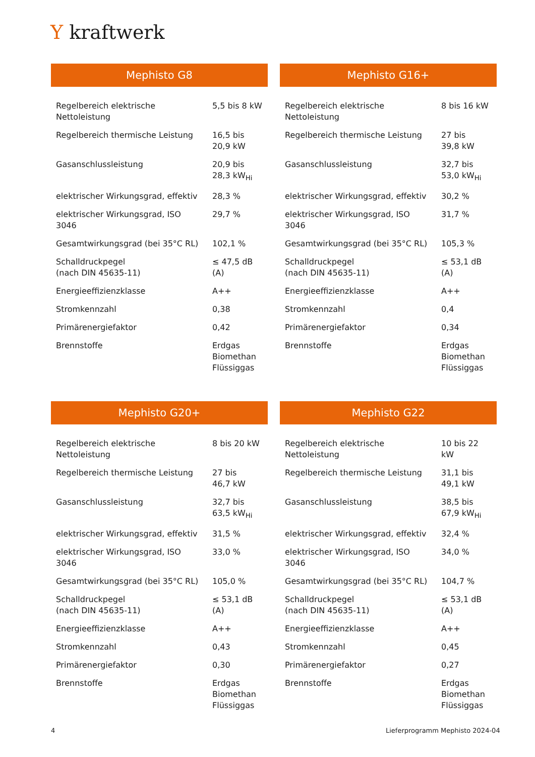Y kraftwerk
Mephisto G8
| Regelbereich elektrische Nettoleistung | 5,5 bis 8 kW |
| Regelbereich thermische Leistung | 16,5 bis 20,9 kW |
| Gasanschlussleistung | 20,9 bis 28,3 kW<sub>Hi</sub> |
| elektrischer Wirkungsgrad, effektiv | 28,3 % |
| elektrischer Wirkungsgrad, ISO 3046 | 29,7 % |
| Gesamtwirkungsgrad (bei 35°C RL) | 102,1 % |
| Schalldruckpegel (nach DIN 45635-11) | ≤ 47,5 dB (A) |
| Energieeffizienzklasse | A++ |
| Stromkennzahl | 0,38 |
| Primärenergiefaktor | 0,42 |
| Brennstoffe | Erdgas Biomethan Flüssiggas |
Mephisto G16+
| Regelbereich elektrische Nettoleistung | 8 bis 16 kW |
| Regelbereich thermische Leistung | 27 bis 39,8 kW |
| Gasanschlussleistung | 32,7 bis 53,0 kW<sub>Hi</sub> |
| elektrischer Wirkungsgrad, effektiv | 30,2 % |
| elektrischer Wirkungsgrad, ISO 3046 | 31,7 % |
| Gesamtwirkungsgrad (bei 35°C RL) | 105,3 % |
| Schalldruckpegel (nach DIN 45635-11) | ≤ 53,1 dB (A) |
| Energieeffizienzklasse | A++ |
| Stromkennzahl | 0,4 |
| Primärenergiefaktor | 0,34 |
| Brennstoffe | Erdgas Biomethan Flüssiggas |
Mephisto G20+
| Regelbereich elektrische Nettoleistung | 8 bis 20 kW |
| Regelbereich thermische Leistung | 27 bis 46,7 kW |
| Gasanschlussleistung | 32,7 bis 63,5 kW<sub>Hi</sub> |
| elektrischer Wirkungsgrad, effektiv | 31,5 % |
| elektrischer Wirkungsgrad, ISO 3046 | 33,0 % |
| Gesamtwirkungsgrad (bei 35°C RL) | 105,0 % |
| Schalldruckpegel (nach DIN 45635-11) | ≤ 53,1 dB (A) |
| Energieeffizienzklasse | A++ |
| Stromkennzahl | 0,43 |
| Primärenergiefaktor | 0,30 |
| Brennstoffe | Erdgas Biomethan Flüssiggas |
Mephisto G22
| Regelbereich elektrische Nettoleistung | 10 bis 22 kW |
| Regelbereich thermische Leistung | 31,1 bis 49,1 kW |
| Gasanschlussleistung | 38,5 bis 67,9 kW<sub>Hi</sub> |
| elektrischer Wirkungsgrad, effektiv | 32,4 % |
| elektrischer Wirkungsgrad, ISO 3046 | 34,0 % |
| Gesamtwirkungsgrad (bei 35°C RL) | 104,7 % |
| Schalldruckpegel (nach DIN 45635-11) | ≤ 53,1 dB (A) |
| Energieeffizienzklasse | A++ |
| Stromkennzahl | 0,45 |
| Primärenergiefaktor | 0,27 |
| Brennstoffe | Erdgas Biomethan Flüssiggas |
4
Lieferprogramm Mephisto 2024-04